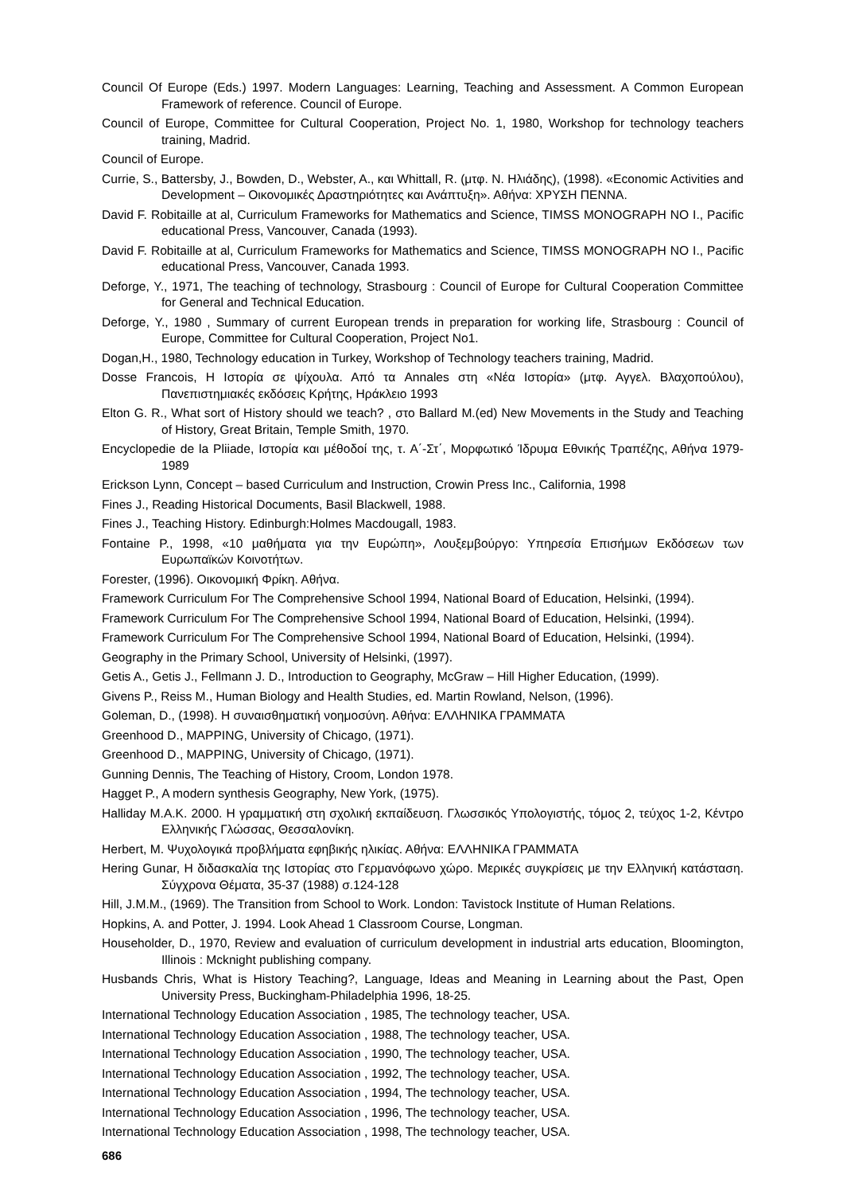Council Of Europe (Eds.) 1997. Modern Languages: Learning, Teaching and Assessment. A Common European Framework of reference. Council of Europe.
Council of Europe, Committee for Cultural Cooperation, Project No. 1, 1980, Workshop for technology teachers training, Madrid.
Council of Europe.
Currie, S., Battersby, J., Bowden, D., Webster, A., και Whittall, R. (μτφ. Ν. Ηλιάδης), (1998). «Economic Activities and Development – Οικονομικές Δραστηριότητες και Ανάπτυξη». Αθήνα: ΧΡΥΣΗ ΠΕΝΝΑ.
David F. Robitaille at al, Curriculum Frameworks for Mathematics and Science, TIMSS MONOGRAPH NO I., Pacific educational Press, Vancouver, Canada (1993).
David F. Robitaille at al, Curriculum Frameworks for Mathematics and Science, TIMSS MONOGRAPH NO I., Pacific educational Press, Vancouver, Canada 1993.
Deforge, Y., 1971, The teaching of technology, Strasbourg : Council of Europe for Cultural Cooperation Committee for General and Technical Education.
Deforge, Y., 1980 , Summary of current European trends in preparation for working life, Strasbourg : Council of Europe, Committee for Cultural Cooperation, Project No1.
Dogan,H., 1980, Technology education in Turkey, Workshop of Technology teachers training, Madrid.
Dosse Francois, Η Ιστορία σε ψίχουλα. Από τα Annales στη «Νέα Ιστορία» (μτφ. Αγγελ. Βλαχοπούλου), Πανεπιστημιακές εκδόσεις Κρήτης, Ηράκλειο 1993
Elton G. R., What sort of History should we teach? , στο Ballard M.(ed) New Movements in the Study and Teaching of History, Great Britain, Temple Smith, 1970.
Encyclopedie de la Pliiade, Ιστορία και μέθοδοί της, τ. Α΄-Στ΄, Μορφωτικό Ίδρυμα Εθνικής Τραπέζης, Αθήνα 1979-1989
Erickson Lynn, Concept – based Curriculum and Instruction, Crowin Press Inc., California, 1998
Fines J., Reading Historical Documents, Basil Blackwell, 1988.
Fines J., Teaching History. Edinburgh:Holmes Macdougall, 1983.
Fontaine P., 1998, «10 μαθήματα για την Ευρώπη», Λουξεμβούργο: Υπηρεσία Επισήμων Εκδόσεων των Ευρωπαϊκών Κοινοτήτων.
Forester, (1996). Οικονομική Φρίκη. Αθήνα.
Framework Curriculum For The Comprehensive School 1994, National Board of Education, Helsinki, (1994).
Framework Curriculum For The Comprehensive School 1994, National Board of Education, Helsinki, (1994).
Framework Curriculum For The Comprehensive School 1994, National Board of Education, Helsinki, (1994).
Geography in the Primary School, University of Helsinki, (1997).
Getis A., Getis J., Fellmann J. D., Introduction to Geography, McGraw – Hill Higher Education, (1999).
Givens P., Reiss M., Human Biology and Health Studies, ed. Martin Rowland, Nelson, (1996).
Goleman, D., (1998). Η συναισθηματική νοημοσύνη. Αθήνα: ΕΛΛΗΝΙΚΑ ΓΡΑΜΜΑΤΑ
Greenhood D., MAPPING, University of Chicago, (1971).
Greenhood D., MAPPING, University of Chicago, (1971).
Gunning Dennis, The Teaching of History, Croom, London 1978.
Hagget P., A modern synthesis Geography, New York, (1975).
Halliday M.A.K. 2000. Η γραμματική στη σχολική εκπαίδευση. Γλωσσικός Υπολογιστής, τόμος 2, τεύχος 1-2, Κέντρο Ελληνικής Γλώσσας, Θεσσαλονίκη.
Herbert, M. Ψυχολογικά προβλήματα εφηβικής ηλικίας. Αθήνα: ΕΛΛΗΝΙΚΑ ΓΡΑΜΜΑΤΑ
Hering Gunar, Η διδασκαλία της Ιστορίας στο Γερμανόφωνο χώρο. Μερικές συγκρίσεις με την Ελληνική κατάσταση. Σύγχρονα Θέματα, 35-37 (1988) σ.124-128
Hill, J.M.M., (1969). The Transition from School to Work. London: Tavistock Institute of Human Relations.
Hopkins, A. and Potter, J. 1994. Look Ahead 1 Classroom Course, Longman.
Householder, D., 1970, Review and evaluation of curriculum development in industrial arts education, Bloomington, Illinois : Mcknight publishing company.
Husbands Chris, What is History Teaching?, Language, Ideas and Meaning in Learning about the Past, Open University Press, Buckingham-Philadelphia 1996, 18-25.
International Technology Education Association , 1985, The technology teacher, USA.
International Technology Education Association , 1988, The technology teacher, USA.
International Technology Education Association , 1990, The technology teacher, USA.
International Technology Education Association , 1992, The technology teacher, USA.
International Technology Education Association , 1994, The technology teacher, USA.
International Technology Education Association , 1996, The technology teacher, USA.
International Technology Education Association , 1998, The technology teacher, USA.
686